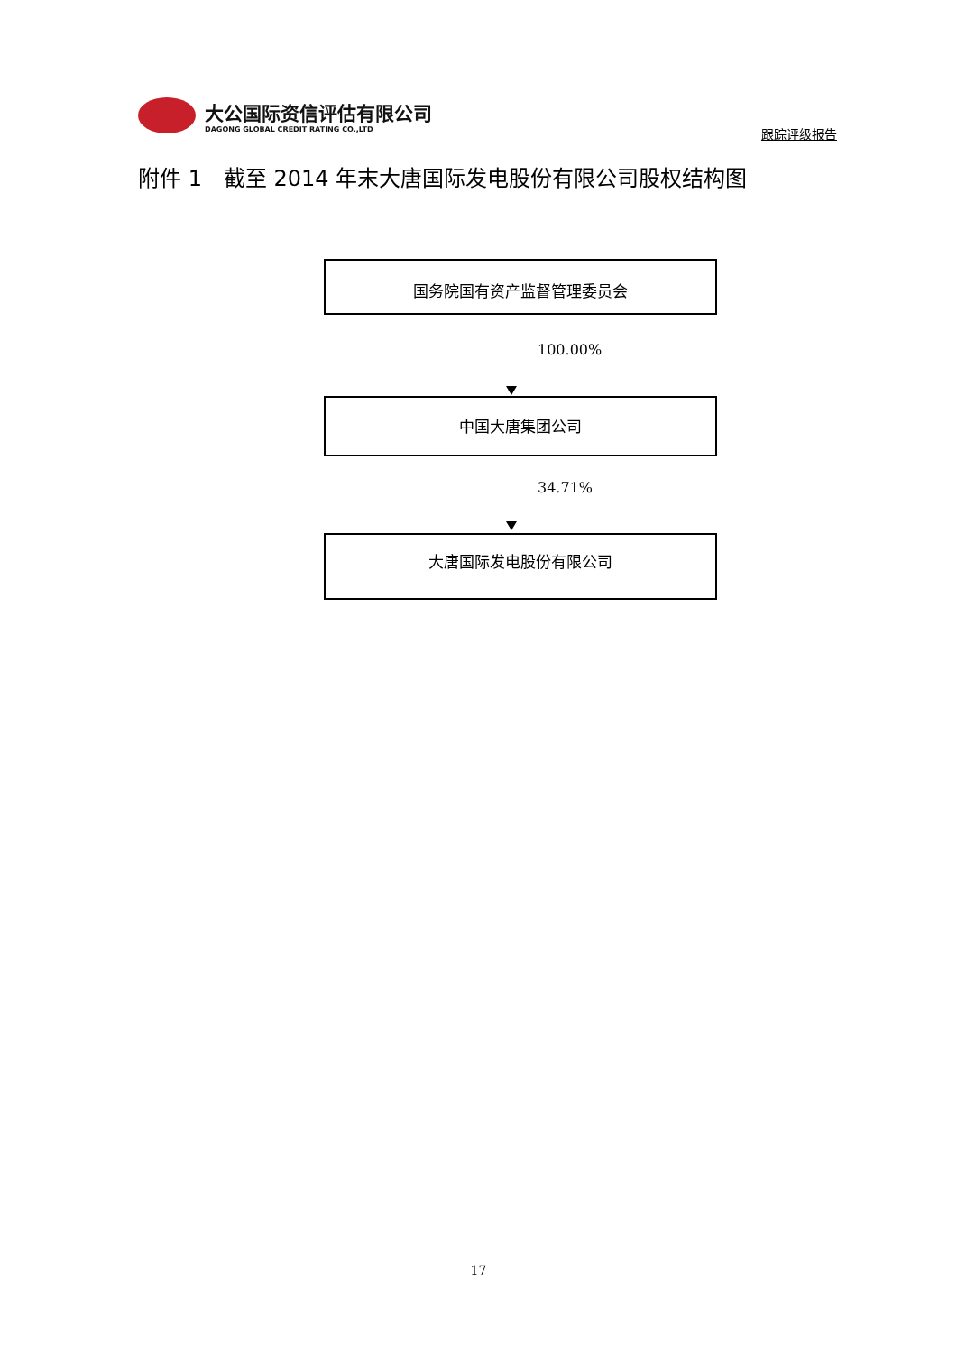大公国际资信评估有限公司
DAGONG GLOBAL CREDIT RATING CO.,LTD
跟踪评级报告
附件 1　截至 2014 年末大唐国际发电股份有限公司股权结构图
国务院国有资产监督管理委员会
100.00%
中国大唐集团公司
34.71%
大唐国际发电股份有限公司
17